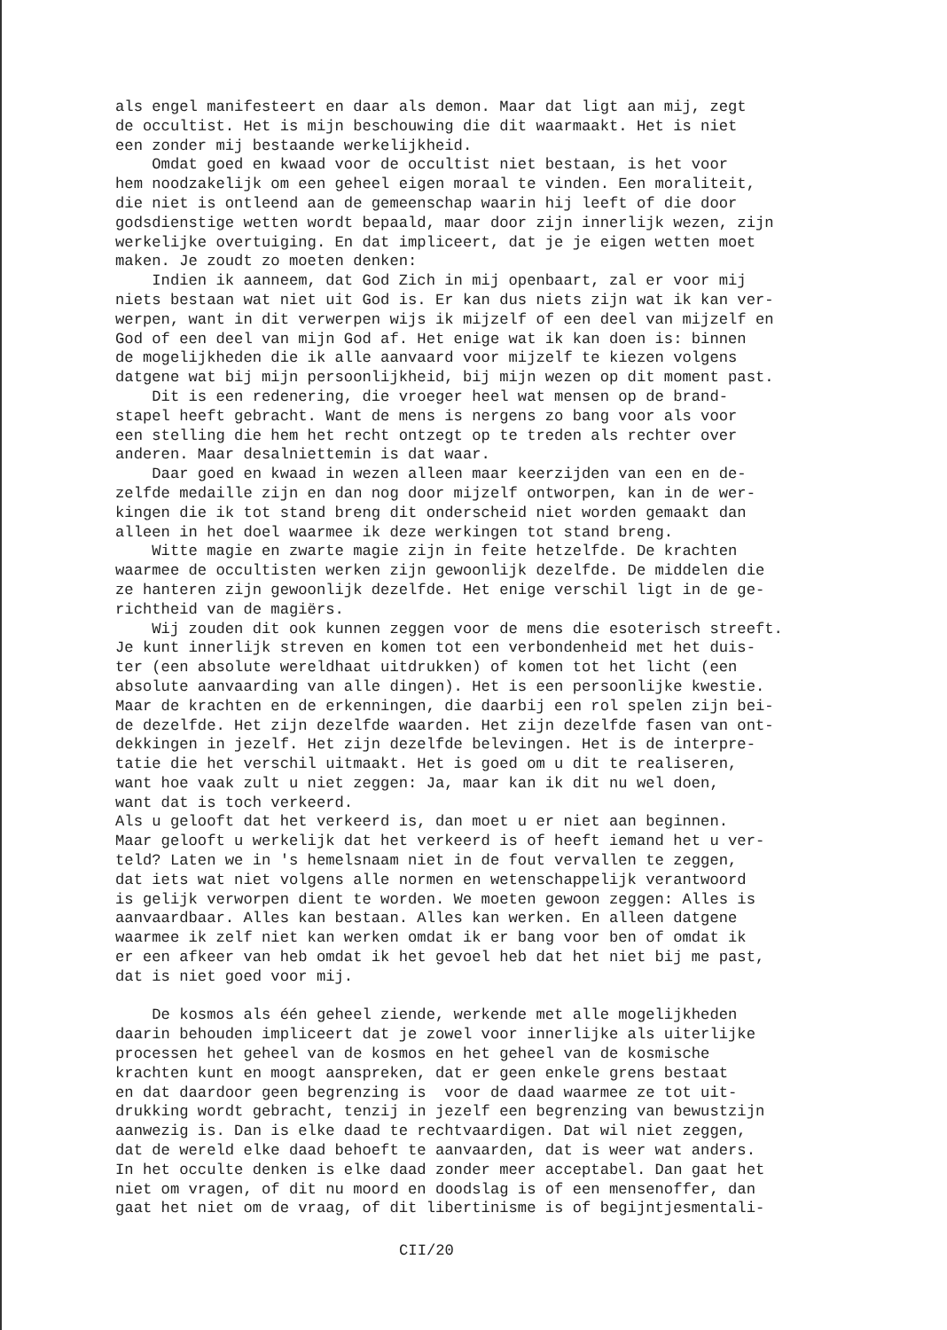als engel manifesteert en daar als demon. Maar dat ligt aan mij, zegt de occultist. Het is mijn beschouwing die dit waarmaakt. Het is niet een zonder mij bestaande werkelijkheid. Omdat goed en kwaad voor de occultist niet bestaan, is het voor hem noodzakelijk om een geheel eigen moraal te vinden. Een moraliteit, die niet is ontleend aan de gemeenschap waarin hij leeft of die door godsdienstige wetten wordt bepaald, maar door zijn innerlijk wezen, zijn werkelijke overtuiging. En dat impliceert, dat je je eigen wetten moet maken. Je zoudt zo moeten denken: Indien ik aanneem, dat God Zich in mij openbaart, zal er voor mij niets bestaan wat niet uit God is. Er kan dus niets zijn wat ik kan ver- werpen, want in dit verwerpen wijs ik mijzelf of een deel van mijzelf en God of een deel van mijn God af. Het enige wat ik kan doen is: binnen de mogelijkheden die ik alle aanvaard voor mijzelf te kiezen volgens datgene wat bij mijn persoonlijkheid, bij mijn wezen op dit moment past. Dit is een redenering, die vroeger heel wat mensen op de brand- stapel heeft gebracht. Want de mens is nergens zo bang voor als voor een stelling die hem het recht ontzegt op te treden als rechter over anderen. Maar desalniettemin is dat waar. Daar goed en kwaad in wezen alleen maar keerzijden van een en de- zelfde medaille zijn en dan nog door mijzelf ontworpen, kan in de wer- kingen die ik tot stand breng dit onderscheid niet worden gemaakt dan alleen in het doel waarmee ik deze werkingen tot stand breng. Witte magie en zwarte magie zijn in feite hetzelfde. De krachten waarmee de occultisten werken zijn gewoonlijk dezelfde. De middelen die ze hanteren zijn gewoonlijk dezelfde. Het enige verschil ligt in de ge- richtheid van de magiërs. Wij zouden dit ook kunnen zeggen voor de mens die esoterisch streeft. Je kunt innerlijk streven en komen tot een verbondenheid met het duis- ter (een absolute wereldhaat uitdrukken) of komen tot het licht (een absolute aanvaarding van alle dingen). Het is een persoonlijke kwestie. Maar de krachten en de erkenningen, die daarbij een rol spelen zijn bei- de dezelfde. Het zijn dezelfde waarden. Het zijn dezelfde fasen van ont- dekkingen in jezelf. Het zijn dezelfde belevingen. Het is de interpre- tatie die het verschil uitmaakt. Het is goed om u dit te realiseren, want hoe vaak zult u niet zeggen: Ja, maar kan ik dit nu wel doen, want dat is toch verkeerd. Als u gelooft dat het verkeerd is, dan moet u er niet aan beginnen. Maar gelooft u werkelijk dat het verkeerd is of heeft iemand het u ver- teld? Laten we in 's hemelsnaam niet in de fout vervallen te zeggen, dat iets wat niet volgens alle normen en wetenschappelijk verantwoord is gelijk verworpen dient te worden. We moeten gewoon zeggen: Alles is aanvaardbaar. Alles kan bestaan. Alles kan werken. En alleen datgene waarmee ik zelf niet kan werken omdat ik er bang voor ben of omdat ik er een afkeer van heb omdat ik het gevoel heb dat het niet bij me past, dat is niet goed voor mij. De kosmos als één geheel ziende, werkende met alle mogelijkheden daarin behouden impliceert dat je zowel voor innerlijke als uiterlijke processen het geheel van de kosmos en het geheel van de kosmische krachten kunt en moogt aanspreken, dat er geen enkele grens bestaat en dat daardoor geen begrenzing is voor de daad waarmee ze tot uit- drukking wordt gebracht, tenzij in jezelf een begrenzing van bewustzijn aanwezig is. Dan is elke daad te rechtvaardigen. Dat wil niet zeggen, dat de wereld elke daad behoeft te aanvaarden, dat is weer wat anders. In het occulte denken is elke daad zonder meer acceptabel. Dan gaat het niet om vragen, of dit nu moord en doodslag is of een mensenoffer, dan gaat het niet om de vraag, of dit libertinisme is of begijntjesmentali-
CII/20